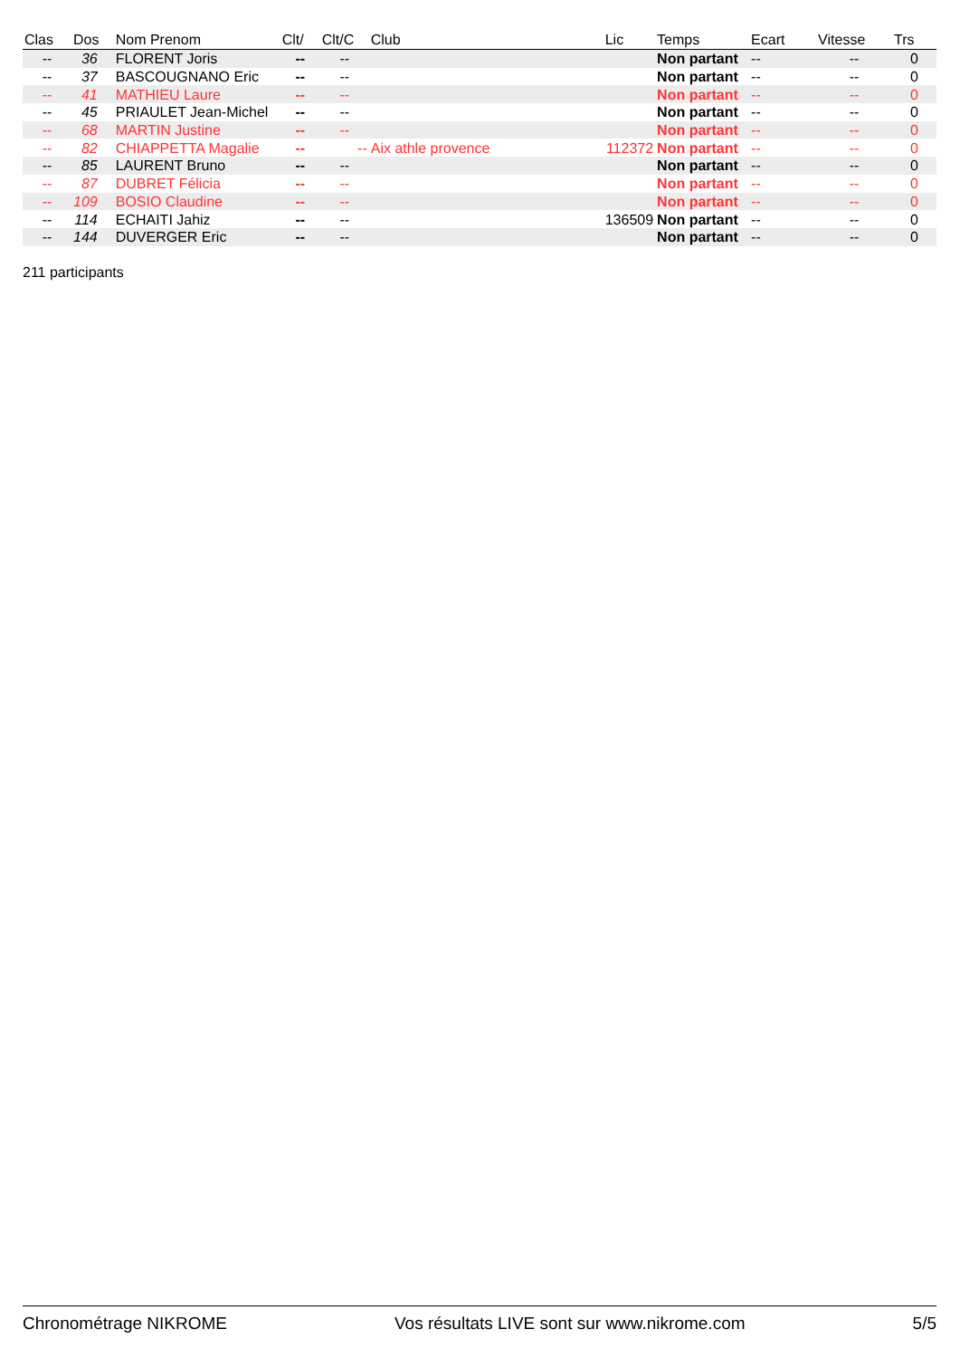| Clas | Dos | Nom Prenom | Clt/ | Clt/C | Club | Lic | Temps | Ecart | Vitesse | Trs |
| --- | --- | --- | --- | --- | --- | --- | --- | --- | --- | --- |
| -- | 36 | FLORENT Joris | -- | -- | | | Non partant | -- | -- | 0 |
| -- | 37 | BASCOUGNANO Eric | -- | -- | | | Non partant | -- | -- | 0 |
| -- | 41 | MATHIEU Laure | -- | -- | | | Non partant | -- | -- | 0 |
| -- | 45 | PRIAULET Jean-Michel | -- | -- | | | Non partant | -- | -- | 0 |
| -- | 68 | MARTIN Justine | -- | -- | | | Non partant | -- | -- | 0 |
| -- | 82 | CHIAPPETTA Magalie | -- | -- | Aix athle provence | 112372 | Non partant | -- | -- | 0 |
| -- | 85 | LAURENT Bruno | -- | -- | | | Non partant | -- | -- | 0 |
| -- | 87 | DUBRET Félicia | -- | -- | | | Non partant | -- | -- | 0 |
| -- | 109 | BOSIO Claudine | -- | -- | | | Non partant | -- | -- | 0 |
| -- | 114 | ECHAITI Jahiz | -- | -- | | 136509 | Non partant | -- | -- | 0 |
| -- | 144 | DUVERGER Eric | -- | -- | | | Non partant | -- | -- | 0 |
211 participants
Chronométrage NIKROME Vos résultats LIVE sont sur www.nikrome.com 5/5